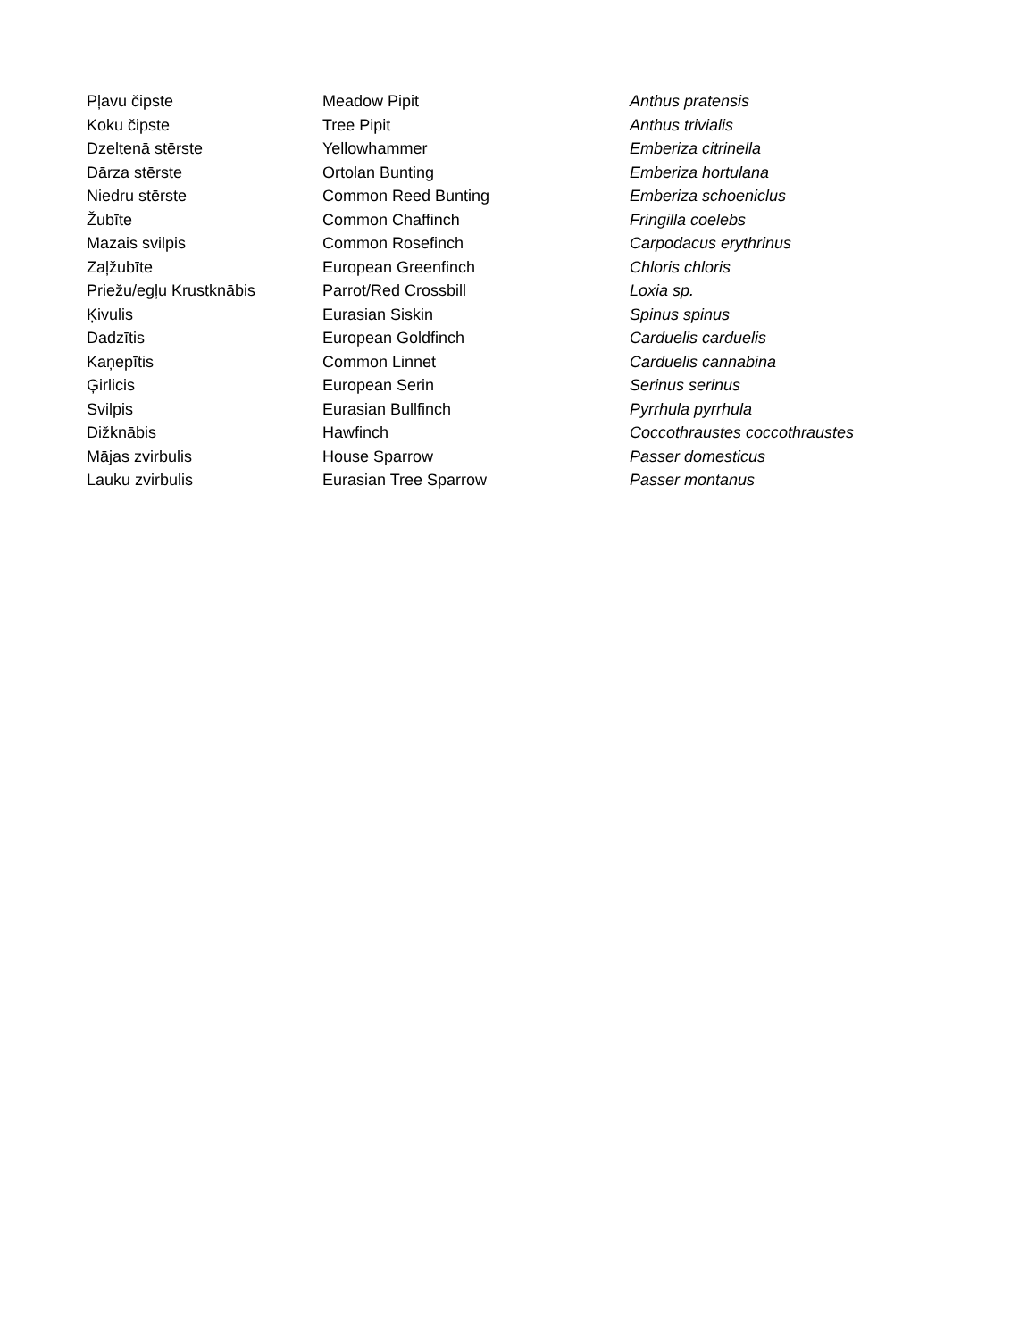| Pļavu čipste | Meadow Pipit | Anthus pratensis |
| Koku čipste | Tree Pipit | Anthus trivialis |
| Dzeltenā stērste | Yellowhammer | Emberiza citrinella |
| Dārza stērste | Ortolan Bunting | Emberiza hortulana |
| Niedru stērste | Common Reed Bunting | Emberiza schoeniclus |
| Žubīte | Common Chaffinch | Fringilla coelebs |
| Mazais svilpis | Common Rosefinch | Carpodacus erythrinus |
| Zaļžubīte | European Greenfinch | Chloris chloris |
| Priežu/egļu Krustknābis | Parrot/Red Crossbill | Loxia sp. |
| Ķivulis | Eurasian Siskin | Spinus spinus |
| Dadzītis | European Goldfinch | Carduelis carduelis |
| Kaņepītis | Common Linnet | Carduelis cannabina |
| Ģirlicis | European Serin | Serinus serinus |
| Svilpis | Eurasian Bullfinch | Pyrrhula pyrrhula |
| Dižknābis | Hawfinch | Coccothraustes coccothraustes |
| Mājas zvirbulis | House Sparrow | Passer domesticus |
| Lauku zvirbulis | Eurasian Tree Sparrow | Passer montanus |